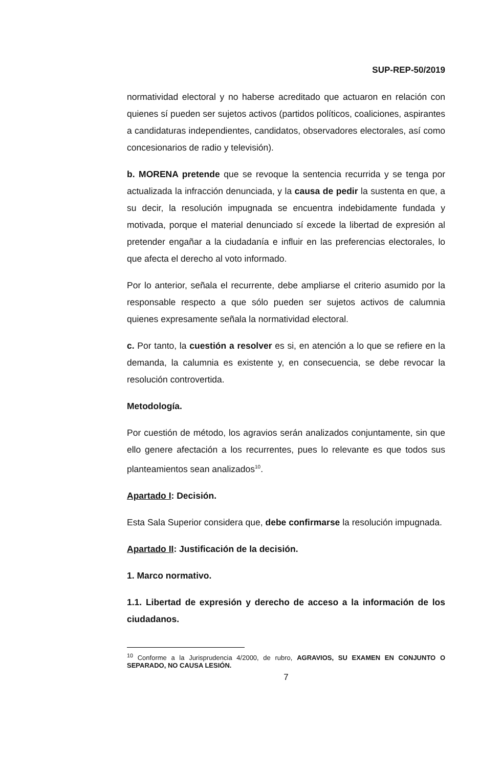SUP-REP-50/2019
normatividad electoral y no haberse acreditado que actuaron en relación con quienes sí pueden ser sujetos activos (partidos políticos, coaliciones, aspirantes a candidaturas independientes, candidatos, observadores electorales, así como concesionarios de radio y televisión).
b. MORENA pretende que se revoque la sentencia recurrida y se tenga por actualizada la infracción denunciada, y la causa de pedir la sustenta en que, a su decir, la resolución impugnada se encuentra indebidamente fundada y motivada, porque el material denunciado sí excede la libertad de expresión al pretender engañar a la ciudadanía e influir en las preferencias electorales, lo que afecta el derecho al voto informado.
Por lo anterior, señala el recurrente, debe ampliarse el criterio asumido por la responsable respecto a que sólo pueden ser sujetos activos de calumnia quienes expresamente señala la normatividad electoral.
c. Por tanto, la cuestión a resolver es si, en atención a lo que se refiere en la demanda, la calumnia es existente y, en consecuencia, se debe revocar la resolución controvertida.
Metodología.
Por cuestión de método, los agravios serán analizados conjuntamente, sin que ello genere afectación a los recurrentes, pues lo relevante es que todos sus planteamientos sean analizados<sup>10</sup>.
Apartado I: Decisión.
Esta Sala Superior considera que, debe confirmarse la resolución impugnada.
Apartado II: Justificación de la decisión.
1. Marco normativo.
1.1. Libertad de expresión y derecho de acceso a la información de los ciudadanos.
<sup>10</sup> Conforme a la Jurisprudencia 4/2000, de rubro, AGRAVIOS, SU EXAMEN EN CONJUNTO O SEPARADO, NO CAUSA LESIÓN.
7